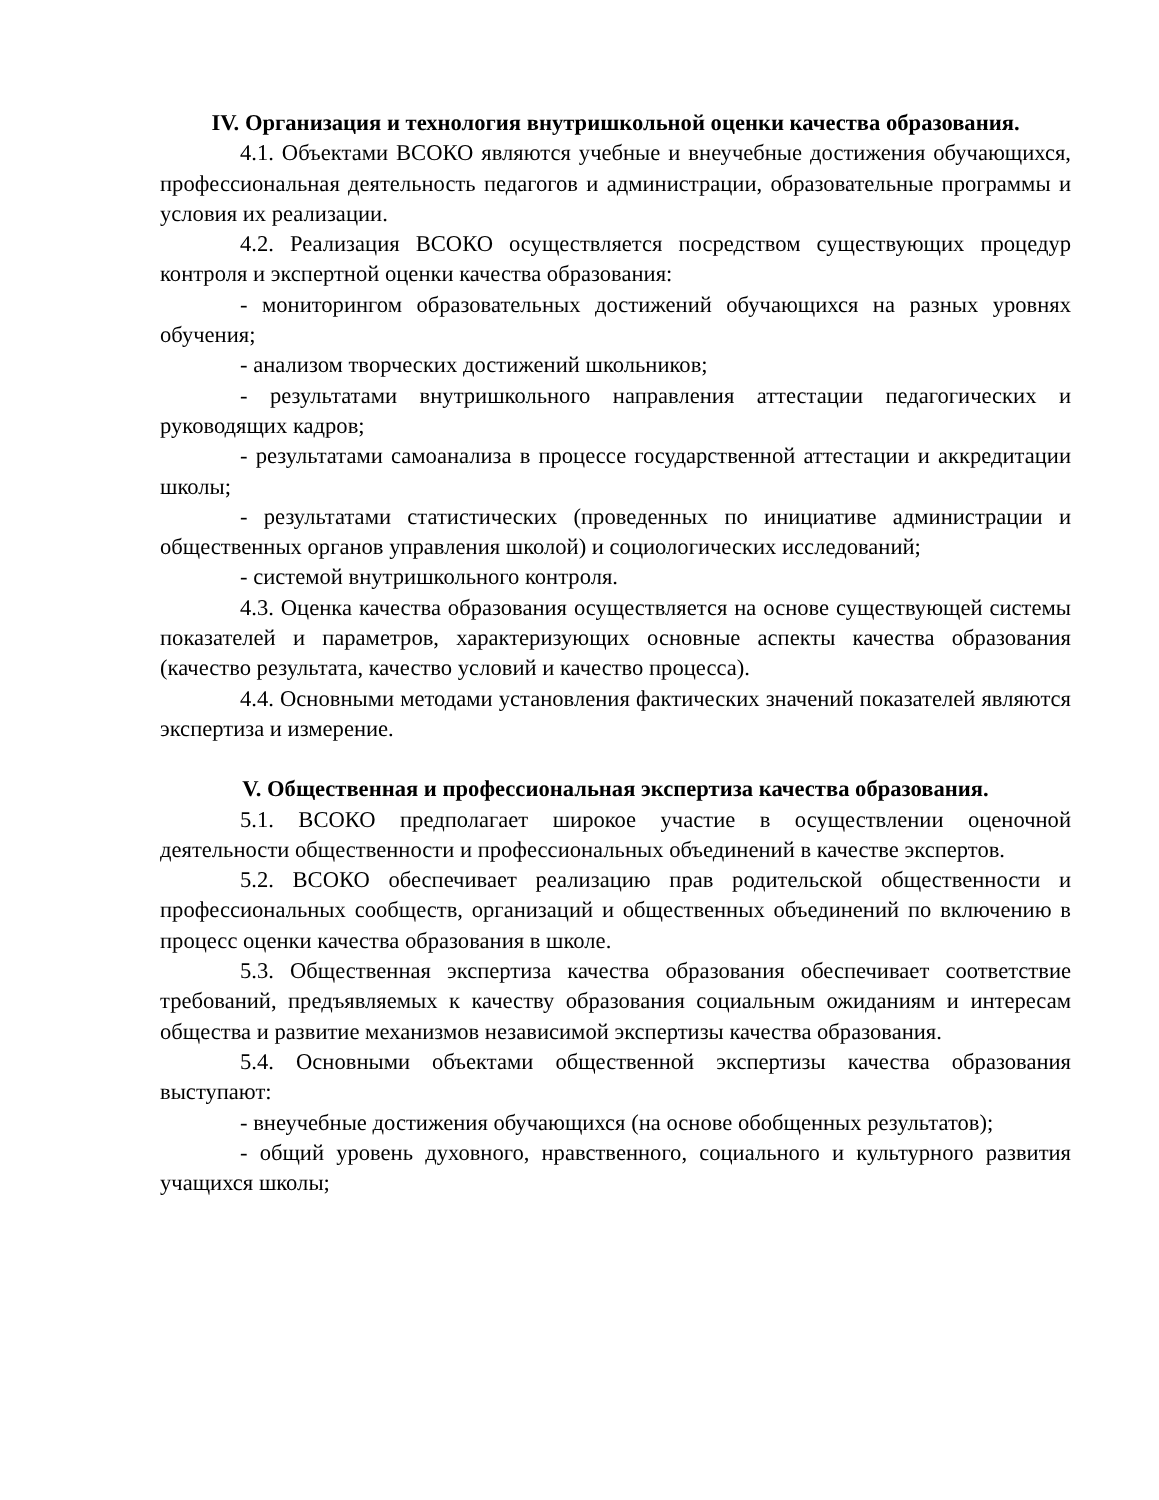IV. Организация и технология внутришкольной оценки качества образования.
4.1. Объектами ВСОКО являются учебные и внеучебные достижения обучающихся, профессиональная деятельность педагогов и администрации, образовательные программы и условия их реализации.
4.2. Реализация ВСОКО осуществляется посредством существующих процедур контроля и экспертной оценки качества образования:
- мониторингом образовательных достижений обучающихся на разных уровнях обучения;
- анализом творческих достижений школьников;
- результатами внутришкольного направления аттестации педагогических и руководящих кадров;
- результатами самоанализа в процессе государственной аттестации и аккредитации школы;
- результатами статистических (проведенных по инициативе администрации и общественных органов управления школой) и социологических исследований;
- системой внутришкольного контроля.
4.3. Оценка качества образования осуществляется на основе существующей системы показателей и параметров, характеризующих основные аспекты качества образования (качество результата, качество условий и качество процесса).
4.4. Основными методами установления фактических значений показателей являются экспертиза и измерение.
V. Общественная и профессиональная экспертиза качества образования.
5.1. ВСОКО предполагает широкое участие в осуществлении оценочной деятельности общественности и профессиональных объединений в качестве экспертов.
5.2. ВСОКО обеспечивает реализацию прав родительской общественности и профессиональных сообществ, организаций и общественных объединений по включению в процесс оценки качества образования в школе.
5.3. Общественная экспертиза качества образования обеспечивает соответствие требований, предъявляемых к качеству образования социальным ожиданиям и интересам общества и развитие механизмов независимой экспертизы качества образования.
5.4. Основными объектами общественной экспертизы качества образования выступают:
- внеучебные достижения обучающихся (на основе обобщенных результатов);
- общий уровень духовного, нравственного, социального и культурного развития учащихся школы;